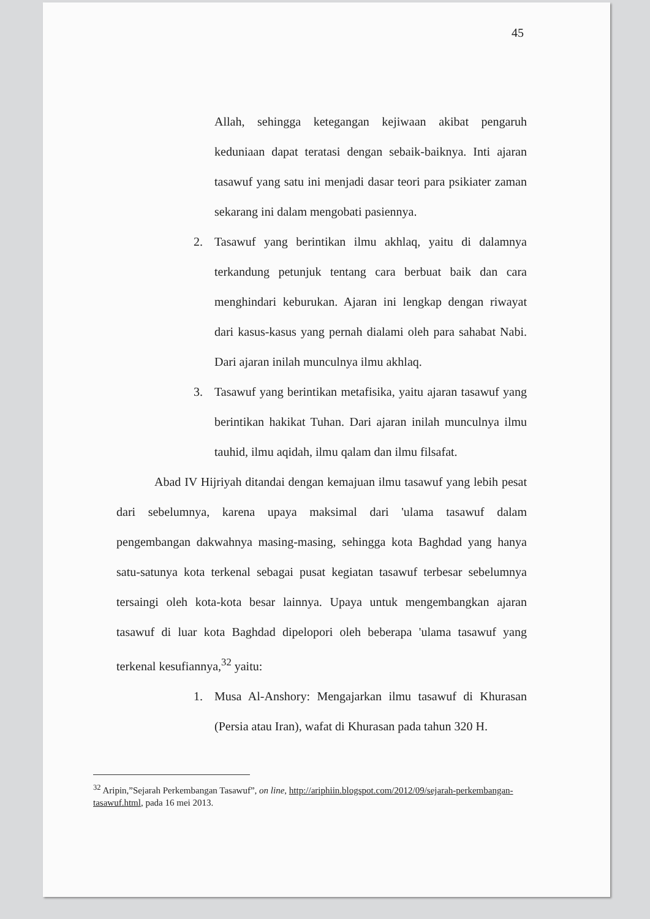45
Allah, sehingga ketegangan kejiwaan akibat pengaruh keduniaan dapat teratasi dengan sebaik-baiknya. Inti ajaran tasawuf yang satu ini menjadi dasar teori para psikiater zaman sekarang ini dalam mengobati pasiennya.
2. Tasawuf yang berintikan ilmu akhlaq, yaitu di dalamnya terkandung petunjuk tentang cara berbuat baik dan cara menghindari keburukan. Ajaran ini lengkap dengan riwayat dari kasus-kasus yang pernah dialami oleh para sahabat Nabi. Dari ajaran inilah munculnya ilmu akhlaq.
3. Tasawuf yang berintikan metafisika, yaitu ajaran tasawuf yang berintikan hakikat Tuhan. Dari ajaran inilah munculnya ilmu tauhid, ilmu aqidah, ilmu qalam dan ilmu filsafat.
Abad IV Hijriyah ditandai dengan kemajuan ilmu tasawuf yang lebih pesat dari sebelumnya, karena upaya maksimal dari 'ulama tasawuf dalam pengembangan dakwahnya masing-masing, sehingga kota Baghdad yang hanya satu-satunya kota terkenal sebagai pusat kegiatan tasawuf terbesar sebelumnya tersaingi oleh kota-kota besar lainnya. Upaya untuk mengembangkan ajaran tasawuf di luar kota Baghdad dipelopori oleh beberapa 'ulama tasawuf yang terkenal kesufiannya,<sup>32</sup> yaitu:
1. Musa Al-Anshory: Mengajarkan ilmu tasawuf di Khurasan (Persia atau Iran), wafat di Khurasan pada tahun 320 H.
<sup>32</sup> Aripin,”Sejarah Perkembangan Tasawuf”, on line, http://ariphiin.blogspot.com/2012/09/sejarah-perkembangan-tasawuf.html, pada 16 mei 2013.